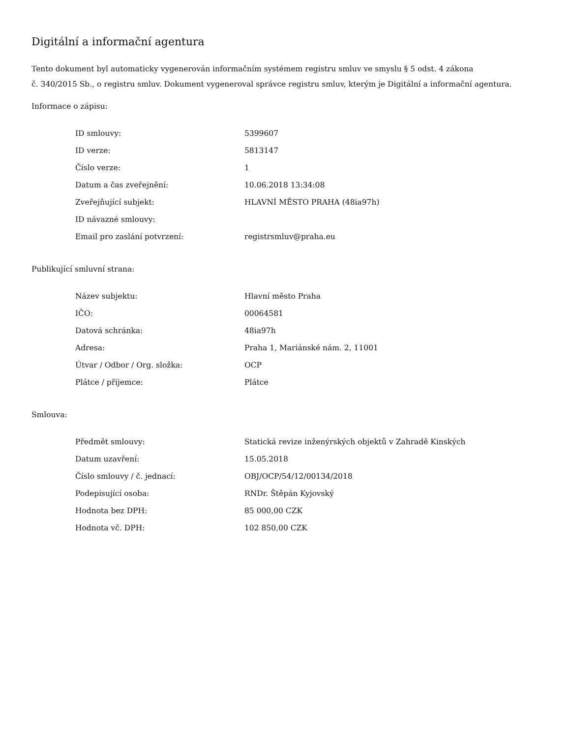Digitální a informační agentura
Tento dokument byl automaticky vygenerován informačním systémem registru smluv ve smyslu § 5 odst. 4 zákona
č. 340/2015 Sb., o registru smluv. Dokument vygeneroval správce registru smluv, kterým je Digitální a informační agentura.
Informace o zápisu:
| ID smlouvy: | 5399607 |
| ID verze: | 5813147 |
| Číslo verze: | 1 |
| Datum a čas zveřejnění: | 10.06.2018 13:34:08 |
| Zveřejňující subjekt: | HLAVNÍ MĚSTO PRAHA (48ia97h) |
| ID návazné smlouvy: | |
| Email pro zaslání potvrzení: | registrsmluv@praha.eu |
Publikující smluvní strana:
| Název subjektu: | Hlavní město Praha |
| IČO: | 00064581 |
| Datová schránka: | 48ia97h |
| Adresa: | Praha 1, Mariánské nám. 2, 11001 |
| Útvar / Odbor / Org. složka: | OCP |
| Plátce / příjemce: | Plátce |
Smlouva:
| Předmět smlouvy: | Statická revize inženýrských objektů v Zahradě Kinských |
| Datum uzavření: | 15.05.2018 |
| Číslo smlouvy / č. jednací: | OBJ/OCP/54/12/00134/2018 |
| Podepisující osoba: | RNDr. Štěpán Kyjovský |
| Hodnota bez DPH: | 85 000,00 CZK |
| Hodnota vč. DPH: | 102 850,00 CZK |